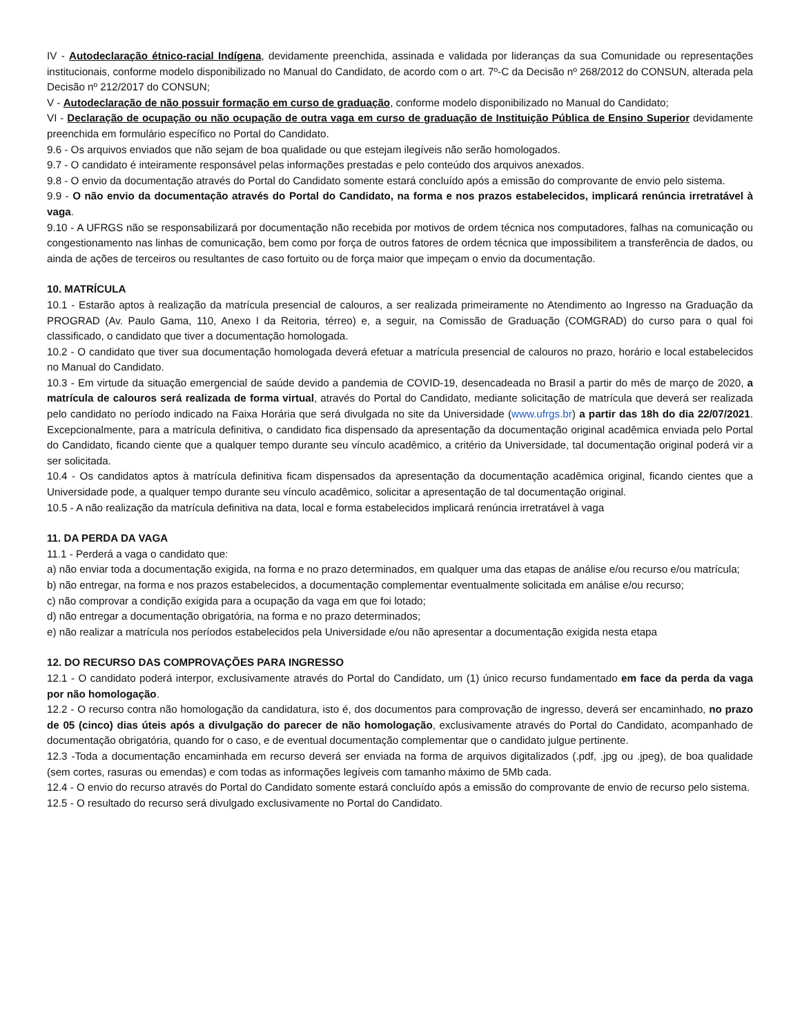IV - Autodeclaração étnico-racial Indígena, devidamente preenchida, assinada e validada por lideranças da sua Comunidade ou representações institucionais, conforme modelo disponibilizado no Manual do Candidato, de acordo com o art. 7º-C da Decisão nº 268/2012 do CONSUN, alterada pela Decisão nº 212/2017 do CONSUN;
V - Autodeclaração de não possuir formação em curso de graduação, conforme modelo disponibilizado no Manual do Candidato;
VI - Declaração de ocupação ou não ocupação de outra vaga em curso de graduação de Instituição Pública de Ensino Superior devidamente preenchida em formulário específico no Portal do Candidato.
9.6 - Os arquivos enviados que não sejam de boa qualidade ou que estejam ilegíveis não serão homologados.
9.7 - O candidato é inteiramente responsável pelas informações prestadas e pelo conteúdo dos arquivos anexados.
9.8 - O envio da documentação através do Portal do Candidato somente estará concluído após a emissão do comprovante de envio pelo sistema.
9.9 - O não envio da documentação através do Portal do Candidato, na forma e nos prazos estabelecidos, implicará renúncia irretratável à vaga.
9.10 - A UFRGS não se responsabilizará por documentação não recebida por motivos de ordem técnica nos computadores, falhas na comunicação ou congestionamento nas linhas de comunicação, bem como por força de outros fatores de ordem técnica que impossibilitem a transferência de dados, ou ainda de ações de terceiros ou resultantes de caso fortuito ou de força maior que impeçam o envio da documentação.
10. MATRÍCULA
10.1 - Estarão aptos à realização da matrícula presencial de calouros, a ser realizada primeiramente no Atendimento ao Ingresso na Graduação da PROGRAD (Av. Paulo Gama, 110, Anexo I da Reitoria, térreo) e, a seguir, na Comissão de Graduação (COMGRAD) do curso para o qual foi classificado, o candidato que tiver a documentação homologada.
10.2 - O candidato que tiver sua documentação homologada deverá efetuar a matrícula presencial de calouros no prazo, horário e local estabelecidos no Manual do Candidato.
10.3 - Em virtude da situação emergencial de saúde devido a pandemia de COVID-19, desencadeada no Brasil a partir do mês de março de 2020, a matrícula de calouros será realizada de forma virtual, através do Portal do Candidato, mediante solicitação de matrícula que deverá ser realizada pelo candidato no período indicado na Faixa Horária que será divulgada no site da Universidade (www.ufrgs.br) a partir das 18h do dia 22/07/2021. Excepcionalmente, para a matrícula definitiva, o candidato fica dispensado da apresentação da documentação original acadêmica enviada pelo Portal do Candidato, ficando ciente que a qualquer tempo durante seu vínculo acadêmico, a critério da Universidade, tal documentação original poderá vir a ser solicitada.
10.4 - Os candidatos aptos à matrícula definitiva ficam dispensados da apresentação da documentação acadêmica original, ficando cientes que a Universidade pode, a qualquer tempo durante seu vínculo acadêmico, solicitar a apresentação de tal documentação original.
10.5 - A não realização da matrícula definitiva na data, local e forma estabelecidos implicará renúncia irretratável à vaga
11. DA PERDA DA VAGA
11.1 - Perderá a vaga o candidato que:
a) não enviar toda a documentação exigida, na forma e no prazo determinados, em qualquer uma das etapas de análise e/ou recurso e/ou matrícula;
b) não entregar, na forma e nos prazos estabelecidos, a documentação complementar eventualmente solicitada em análise e/ou recurso;
c) não comprovar a condição exigida para a ocupação da vaga em que foi lotado;
d) não entregar a documentação obrigatória, na forma e no prazo determinados;
e) não realizar a matrícula nos períodos estabelecidos pela Universidade e/ou não apresentar a documentação exigida nesta etapa
12. DO RECURSO DAS COMPROVAÇÕES PARA INGRESSO
12.1 - O candidato poderá interpor, exclusivamente através do Portal do Candidato, um (1) único recurso fundamentado em face da perda da vaga por não homologação.
12.2 - O recurso contra não homologação da candidatura, isto é, dos documentos para comprovação de ingresso, deverá ser encaminhado, no prazo de 05 (cinco) dias úteis após a divulgação do parecer de não homologação, exclusivamente através do Portal do Candidato, acompanhado de documentação obrigatória, quando for o caso, e de eventual documentação complementar que o candidato julgue pertinente.
12.3 -Toda a documentação encaminhada em recurso deverá ser enviada na forma de arquivos digitalizados (.pdf, .jpg ou .jpeg), de boa qualidade (sem cortes, rasuras ou emendas) e com todas as informações legíveis com tamanho máximo de 5Mb cada.
12.4 - O envio do recurso através do Portal do Candidato somente estará concluído após a emissão do comprovante de envio de recurso pelo sistema.
12.5 - O resultado do recurso será divulgado exclusivamente no Portal do Candidato.